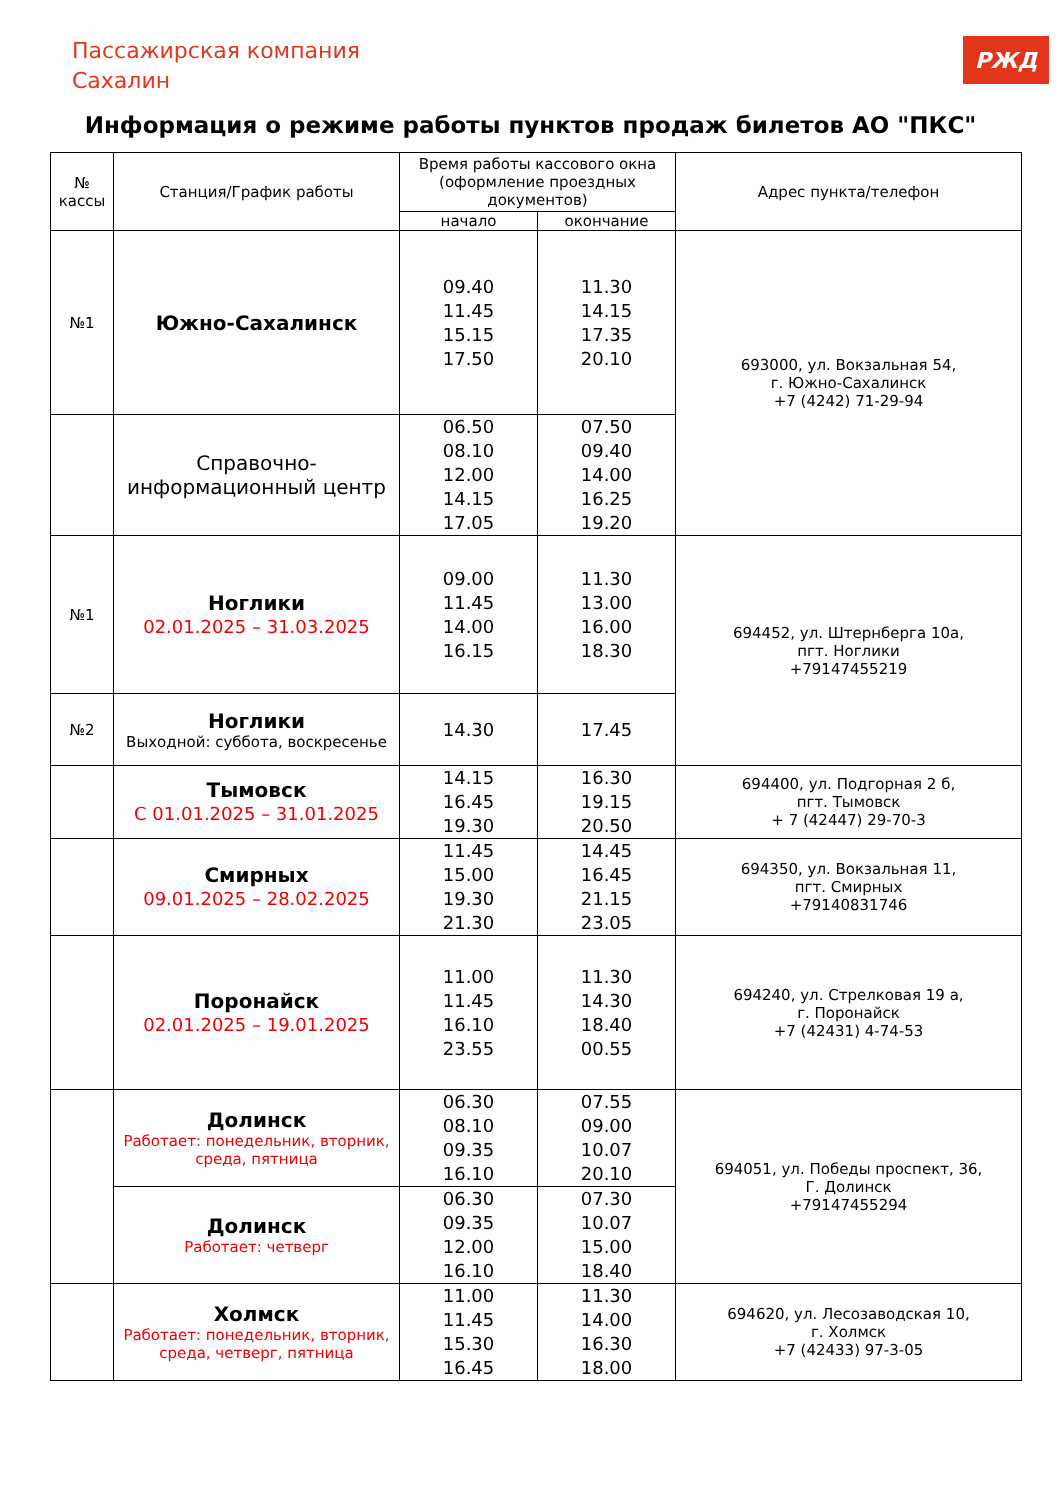Пассажирская компания
Сахалин
РЖД
Информация о режиме работы пунктов продаж билетов АО "ПКС"
| № кассы | Станция/График работы | Время работы кассового окна (оформление проездных документов) | | Адрес пункта/телефон |
| --- | --- | --- | --- | --- |
| | | начало | окончание | |
| №1 | Южно-Сахалинск | 09.40 11.45 15.15 17.50 | 11.30 14.15 17.35 20.10 | 693000, ул. Вокзальная 54, г. Южно-Сахалинск +7 (4242) 71-29-94 |
| | Справочно- информационный центр | 06.50 08.10 12.00 14.15 17.05 | 07.50 09.40 14.00 16.25 19.20 | |
| №1 | Ноглики 02.01.2025 – 31.03.2025 | 09.00 11.45 14.00 16.15 | 11.30 13.00 16.00 18.30 | 694452, ул. Штернберга 10а, пгт. Ноглики +79147455219 |
| №2 | Ноглики Выходной: суббота, воскресенье | 14.30 | 17.45 | |
| | Тымовск С 01.01.2025 – 31.01.2025 | 14.15 16.45 19.30 | 16.30 19.15 20.50 | 694400, ул. Подгорная 2 б, пгт. Тымовск + 7 (42447) 29-70-3 |
| | Смирных 09.01.2025 – 28.02.2025 | 11.45 15.00 19.30 21.30 | 14.45 16.45 21.15 23.05 | 694350, ул. Вокзальная 11, пгт. Смирных +79140831746 |
| | Поронайск 02.01.2025 – 19.01.2025 | 11.00 11.45 16.10 23.55 | 11.30 14.30 18.40 00.55 | 694240, ул. Стрелковая 19 а, г. Поронайск +7 (42431) 4-74-53 |
| | Долинск Работает: понедельник, вторник, среда, пятница | 06.30 08.10 09.35 16.10 | 07.55 09.00 10.07 20.10 | 694051, ул. Победы проспект, 36, Г. Долинск +79147455294 |
| | Долинск Работает: четверг | 06.30 09.35 12.00 16.10 | 07.30 10.07 15.00 18.40 | |
| | Холмск Работает: понедельник, вторник, среда, четверг, пятница | 11.00 11.45 15.30 16.45 | 11.30 14.00 16.30 18.00 | 694620, ул. Лесозаводская 10, г. Холмск +7 (42433) 97-3-05 |